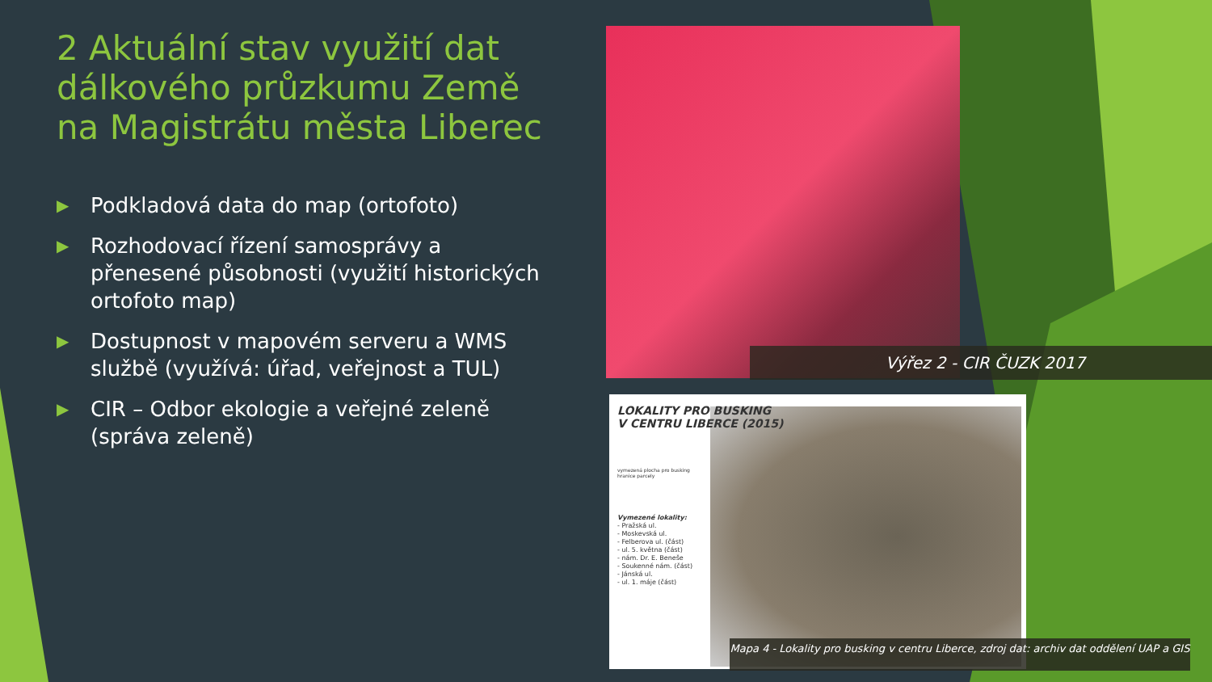2 Aktuální stav využití dat dálkového průzkumu Země na Magistrátu města Liberec
▶ Podkladová data do map (ortofoto)
▶ Rozhodovací řízení samosprávy a přenesené působnosti (využití historických ortofoto map)
▶ Dostupnost v mapovém serveru a WMS službě (využívá: úřad, veřejnost a TUL)
▶ CIR – Odbor ekologie a veřejné zeleně (správa zeleně)
Výřez 2 - CIR ČUZK 2017
LOKALITY PRO BUSKING
V CENTRU LIBERCE (2015)
vymezená plocha pro busking
hranice parcely
Vymezené lokality:
- Pražská ul.
- Moskevská ul.
- Felberova ul. (část)
- ul. 5. května (část)
- nám. Dr. E. Beneše
- Soukenné nám. (část)
- Jánská ul.
- ul. 1. máje (část)
Mapa 4 - Lokality pro busking v centru Liberce, zdroj dat: archiv dat oddělení UAP a GIS